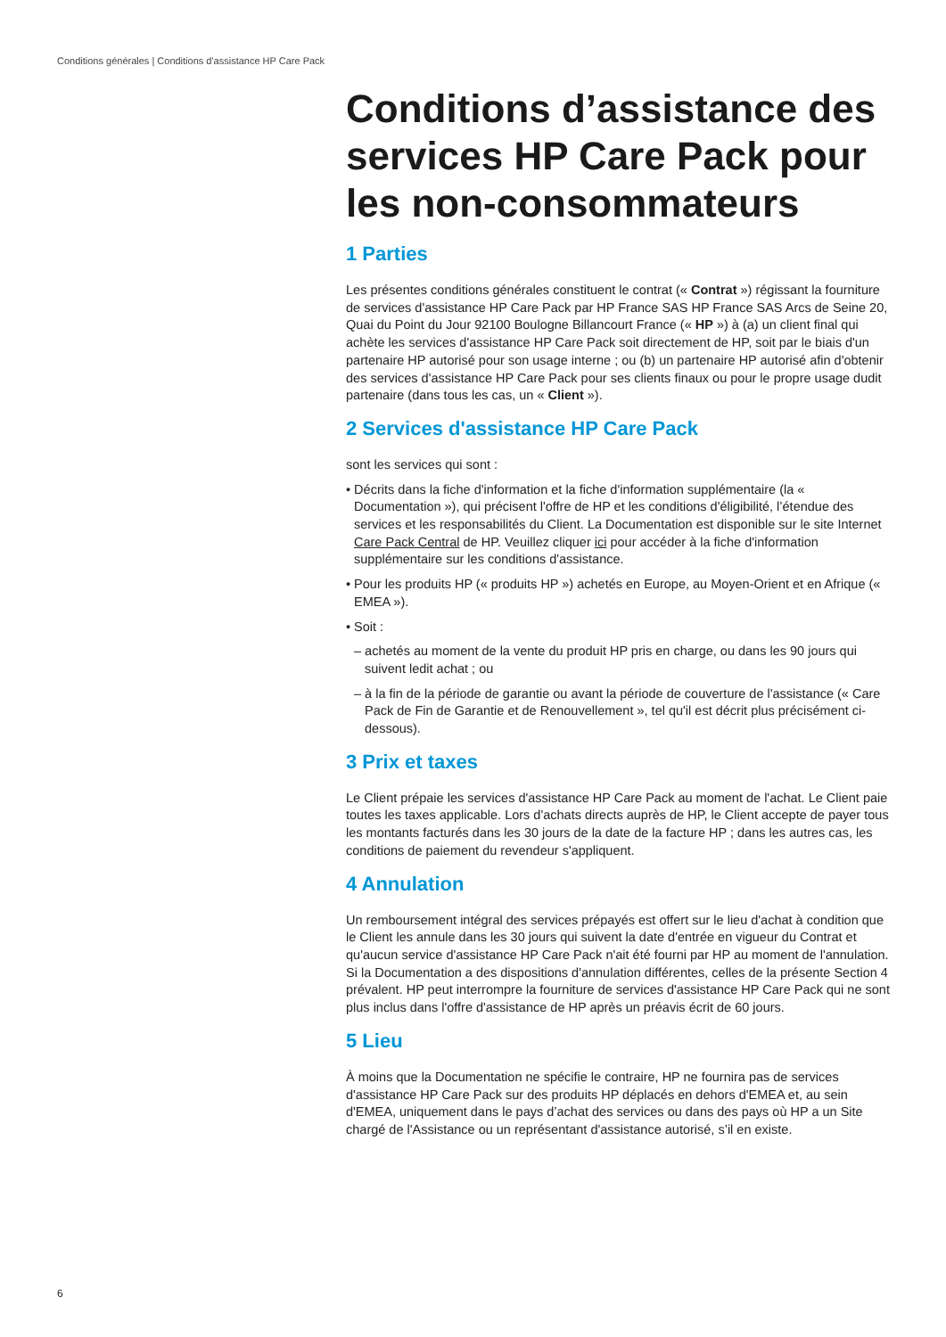Conditions générales | Conditions d'assistance HP Care Pack
Conditions d’assistance des services HP Care Pack pour les non-consommateurs
1 Parties
Les présentes conditions générales constituent le contrat (« Contrat ») régissant la fourniture de services d'assistance HP Care Pack par HP France SAS HP France SAS Arcs de Seine 20, Quai du Point du Jour 92100 Boulogne Billancourt France (« HP ») à (a) un client final qui achète les services d'assistance HP Care Pack soit directement de HP, soit par le biais d'un partenaire HP autorisé pour son usage interne ; ou (b) un partenaire HP autorisé afin d'obtenir des services d'assistance HP Care Pack pour ses clients finaux ou pour le propre usage dudit partenaire (dans tous les cas, un « Client »).
2 Services d'assistance HP Care Pack
sont les services qui sont :
• Décrits dans la fiche d'information et la fiche d'information supplémentaire (la « Documentation »), qui précisent l'offre de HP et les conditions d'éligibilité, l’étendue des services et les responsabilités du Client. La Documentation est disponible sur le site Internet Care Pack Central de HP. Veuillez cliquer ici pour accéder à la fiche d'information supplémentaire sur les conditions d'assistance.
• Pour les produits HP (« produits HP ») achetés en Europe, au Moyen-Orient et en Afrique (« EMEA »).
• Soit :
– achetés au moment de la vente du produit HP pris en charge, ou dans les 90 jours qui suivent ledit achat ; ou
– à la fin de la période de garantie ou avant la période de couverture de l'assistance (« Care Pack de Fin de Garantie et de Renouvellement », tel qu'il est décrit plus précisément ci-dessous).
3 Prix et taxes
Le Client prépaie les services d'assistance HP Care Pack au moment de l'achat. Le Client paie toutes les taxes applicable. Lors d'achats directs auprès de HP, le Client accepte de payer tous les montants facturés dans les 30 jours de la date de la facture HP ; dans les autres cas, les conditions de paiement du revendeur s'appliquent.
4 Annulation
Un remboursement intégral des services prépayés est offert sur le lieu d'achat à condition que le Client les annule dans les 30 jours qui suivent la date d'entrée en vigueur du Contrat et qu'aucun service d'assistance HP Care Pack n'ait été fourni par HP au moment de l'annulation. Si la Documentation a des dispositions d'annulation différentes, celles de la présente Section 4 prévalent. HP peut interrompre la fourniture de services d'assistance HP Care Pack qui ne sont plus inclus dans l'offre d'assistance de HP après un préavis écrit de 60 jours.
5 Lieu
À moins que la Documentation ne spécifie le contraire, HP ne fournira pas de services d'assistance HP Care Pack sur des produits HP déplacés en dehors d'EMEA et, au sein d'EMEA, uniquement dans le pays d’achat des services ou dans des pays où HP a un Site chargé de l'Assistance ou un représentant d'assistance autorisé, s’il en existe.
6